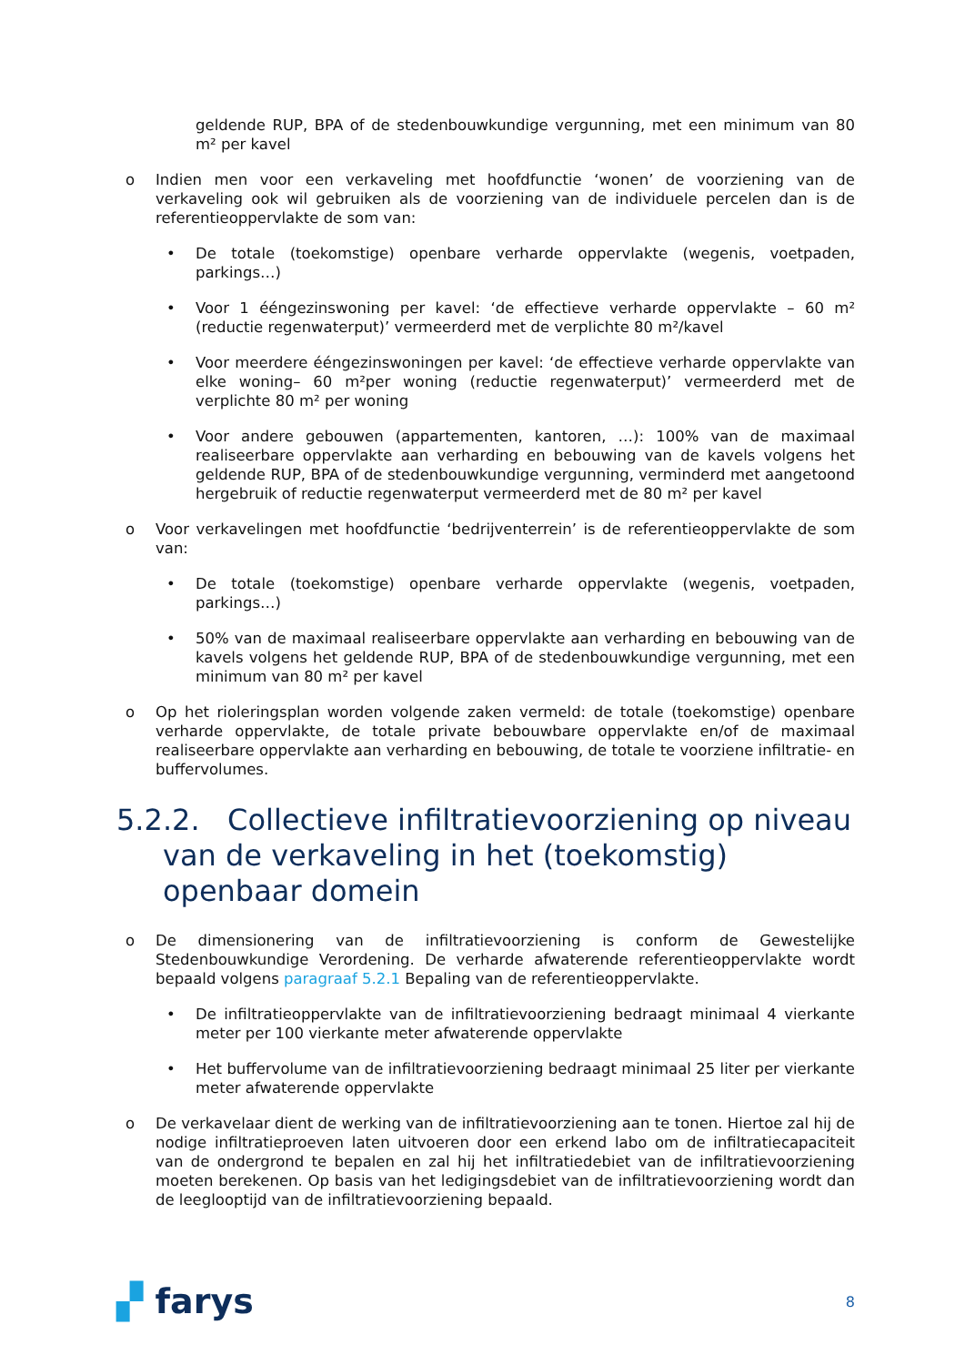geldende RUP, BPA of de stedenbouwkundige vergunning, met een minimum van 80 m² per kavel
o Indien men voor een verkaveling met hoofdfunctie ‘wonen’ de voorziening van de verkaveling ook wil gebruiken als de voorziening van de individuele percelen dan is de referentieoppervlakte de som van:
• De totale (toekomstige) openbare verharde oppervlakte (wegenis, voetpaden, parkings…)
• Voor 1 ééngezinswoning per kavel: ‘de effectieve verharde oppervlakte – 60 m² (reductie regenwaterput)’ vermeerderd met de verplichte 80 m²/kavel
• Voor meerdere ééngezinswoningen per kavel: ‘de effectieve verharde oppervlakte van elke woning– 60 m²per woning (reductie regenwaterput)’ vermeerderd met de verplichte 80 m² per woning
• Voor andere gebouwen (appartementen, kantoren, …): 100% van de maximaal realiseerbare oppervlakte aan verharding en bebouwing van de kavels volgens het geldende RUP, BPA of de stedenbouwkundige vergunning, verminderd met aangetoond hergebruik of reductie regenwaterput vermeerderd met de 80 m² per kavel
o Voor verkavelingen met hoofdfunctie ‘bedrijventerrein’ is de referentieoppervlakte de som van:
• De totale (toekomstige) openbare verharde oppervlakte (wegenis, voetpaden, parkings…)
• 50% van de maximaal realiseerbare oppervlakte aan verharding en bebouwing van de kavels volgens het geldende RUP, BPA of de stedenbouwkundige vergunning, met een minimum van 80 m² per kavel
o Op het rioleringsplan worden volgende zaken vermeld: de totale (toekomstige) openbare verharde oppervlakte, de totale private bebouwbare oppervlakte en/of de maximaal realiseerbare oppervlakte aan verharding en bebouwing, de totale te voorziene infiltratie- en buffervolumes.
5.2.2. Collectieve infiltratievoorziening op niveau van de verkaveling in het (toekomstig) openbaar domein
o De dimensionering van de infiltratievoorziening is conform de Gewestelijke Stedenbouwkundige Verordening. De verharde afwaterende referentieoppervlakte wordt bepaald volgens paragraaf 5.2.1 Bepaling van de referentieoppervlakte.
• De infiltratieoppervlakte van de infiltratievoorziening bedraagt minimaal 4 vierkante meter per 100 vierkante meter afwaterende oppervlakte
• Het buffervolume van de infiltratievoorziening bedraagt minimaal 25 liter per vierkante meter afwaterende oppervlakte
o De verkavelaar dient de werking van de infiltratievoorziening aan te tonen. Hiertoe zal hij de nodige infiltratieproeven laten uitvoeren door een erkend labo om de infiltratiecapaciteit van de ondergrond te bepalen en zal hij het infiltratiedebiet van de infiltratievoorziening moeten berekenen. Op basis van het ledigingsdebiet van de infiltratievoorziening wordt dan de leeglooptijd van de infiltratievoorziening bepaald.
▞ farys 8